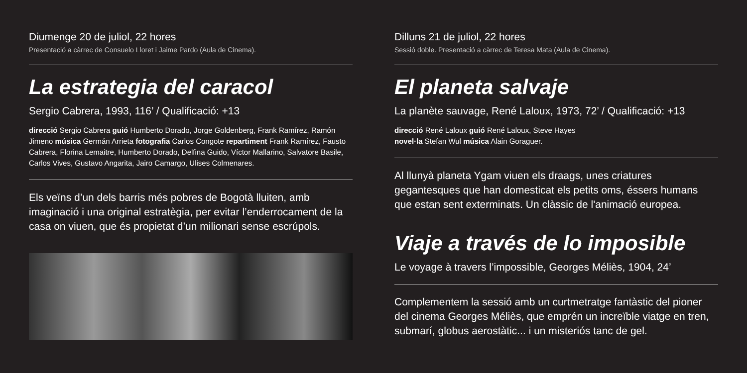Diumenge 20 de juliol, 22 hores
Presentació a càrrec de Consuelo Lloret i Jaime Pardo (Aula de Cinema).
La estrategia del caracol
Sergio Cabrera, 1993, 116’ / Qualificació: +13
direcció Sergio Cabrera guió Humberto Dorado, Jorge Goldenberg, Frank Ramírez, Ramón Jimeno música Germán Arrieta fotografia Carlos Congote repartiment Frank Ramírez, Fausto Cabrera, Florina Lemaitre, Humberto Dorado, Delfina Guido, Víctor Mallarino, Salvatore Basile, Carlos Vives, Gustavo Angarita, Jairo Camargo, Ulises Colmenares.
Els veïns d’un dels barris més pobres de Bogotà lluiten, amb imaginació i una original estratègia, per evitar l’enderrocament de la casa on viuen, que és propietat d’un milionari sense escrúpols.
Dilluns 21 de juliol, 22 hores
Sessió doble. Presentació a càrrec de Teresa Mata (Aula de Cinema).
El planeta salvaje
La planète sauvage, René Laloux, 1973, 72’ / Qualificació: +13
direcció René Laloux guió René Laloux, Steve Hayes
novel·la Stefan Wul música Alain Goraguer.
Al llunyà planeta Ygam viuen els draags, unes criatures gegantesques que han domesticat els petits oms, éssers humans que estan sent exterminats. Un clàssic de l'animació europea.
Viaje a través de lo imposible
Le voyage à travers l’impossible, Georges Méliès, 1904, 24’
Complementem la sessió amb un curtmetratge fantàstic del pioner del cinema Georges Méliès, que emprén un increïble viatge en tren, submarí, globus aerostàtic... i un misteriós tanc de gel.